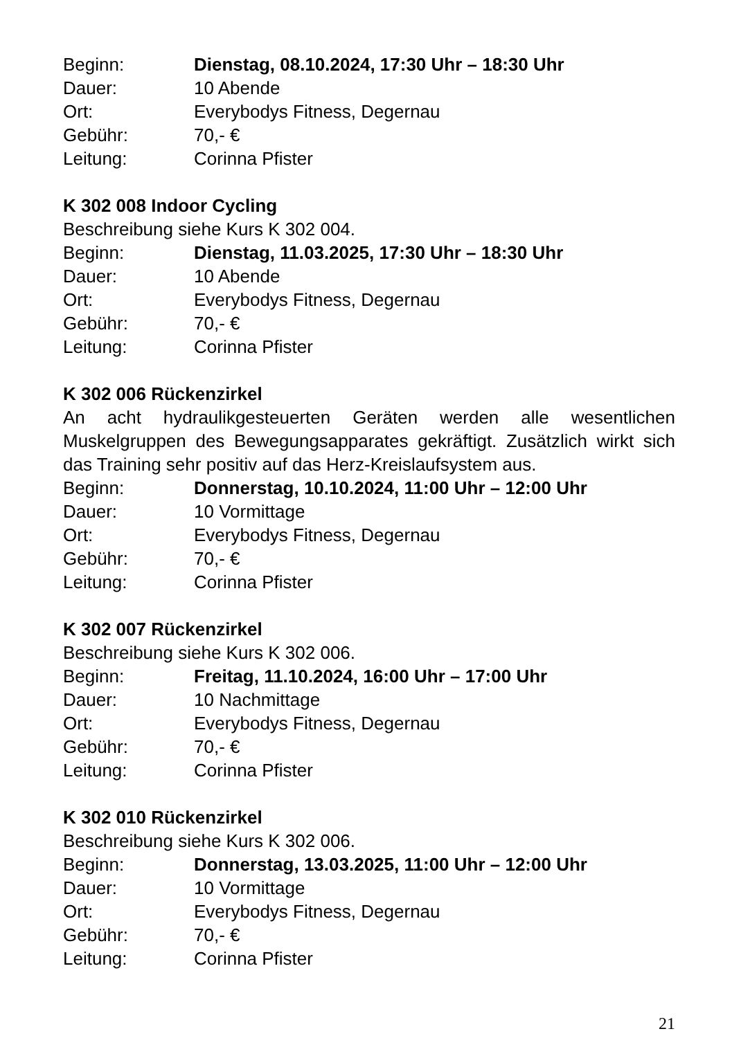Beginn: Dienstag, 08.10.2024, 17:30 Uhr – 18:30 Uhr
Dauer: 10 Abende
Ort: Everybodys Fitness, Degernau
Gebühr: 70,- €
Leitung: Corinna Pfister
K 302 008 Indoor Cycling
Beschreibung siehe Kurs K 302 004.
Beginn: Dienstag, 11.03.2025, 17:30 Uhr – 18:30 Uhr
Dauer: 10 Abende
Ort: Everybodys Fitness, Degernau
Gebühr: 70,- €
Leitung: Corinna Pfister
K 302 006 Rückenzirkel
An acht hydraulikgesteuerten Geräten werden alle wesentlichen Muskelgruppen des Bewegungsapparates gekräftigt. Zusätzlich wirkt sich das Training sehr positiv auf das Herz-Kreislaufsystem aus.
Beginn: Donnerstag, 10.10.2024, 11:00 Uhr – 12:00 Uhr
Dauer: 10 Vormittage
Ort: Everybodys Fitness, Degernau
Gebühr: 70,- €
Leitung: Corinna Pfister
K 302 007 Rückenzirkel
Beschreibung siehe Kurs K 302 006.
Beginn: Freitag, 11.10.2024, 16:00 Uhr – 17:00 Uhr
Dauer: 10 Nachmittage
Ort: Everybodys Fitness, Degernau
Gebühr: 70,- €
Leitung: Corinna Pfister
K 302 010 Rückenzirkel
Beschreibung siehe Kurs K 302 006.
Beginn: Donnerstag, 13.03.2025, 11:00 Uhr – 12:00 Uhr
Dauer: 10 Vormittage
Ort: Everybodys Fitness, Degernau
Gebühr: 70,- €
Leitung: Corinna Pfister
21